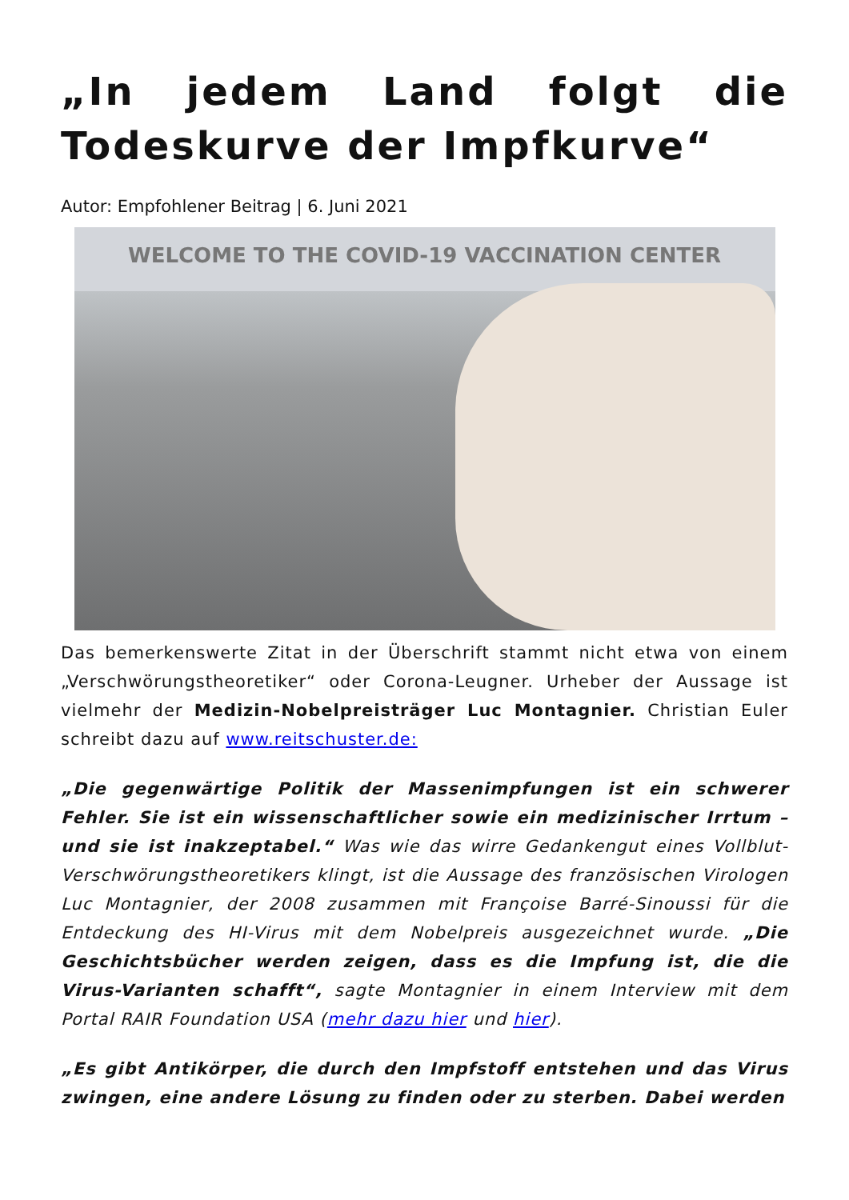„In jedem Land folgt die Todeskurve der Impfkurve“
Autor: Empfohlener Beitrag | 6. Juni 2021
WELCOME TO THE COVID-19 VACCINATION CENTER
Das bemerkenswerte Zitat in der Überschrift stammt nicht etwa von einem „Verschwörungstheoretiker“ oder Corona-Leugner. Urheber der Aussage ist vielmehr der Medizin-Nobelpreisträger Luc Montagnier. Christian Euler schreibt dazu auf www.reitschuster.de:
„Die gegenwärtige Politik der Massenimpfungen ist ein schwerer Fehler. Sie ist ein wissenschaftlicher sowie ein medizinischer Irrtum – und sie ist inakzeptabel.“ Was wie das wirre Gedankengut eines Vollblut-Verschwörungstheoretikers klingt, ist die Aussage des französischen Virologen Luc Montagnier, der 2008 zusammen mit Françoise Barré-Sinoussi für die Entdeckung des HI-Virus mit dem Nobelpreis ausgezeichnet wurde. „Die Geschichtsbücher werden zeigen, dass es die Impfung ist, die die Virus-Varianten schafft“, sagte Montagnier in einem Interview mit dem Portal RAIR Foundation USA (mehr dazu hier und hier).
„Es gibt Antikörper, die durch den Impfstoff entstehen und das Virus zwingen, eine andere Lösung zu finden oder zu sterben. Dabei werden